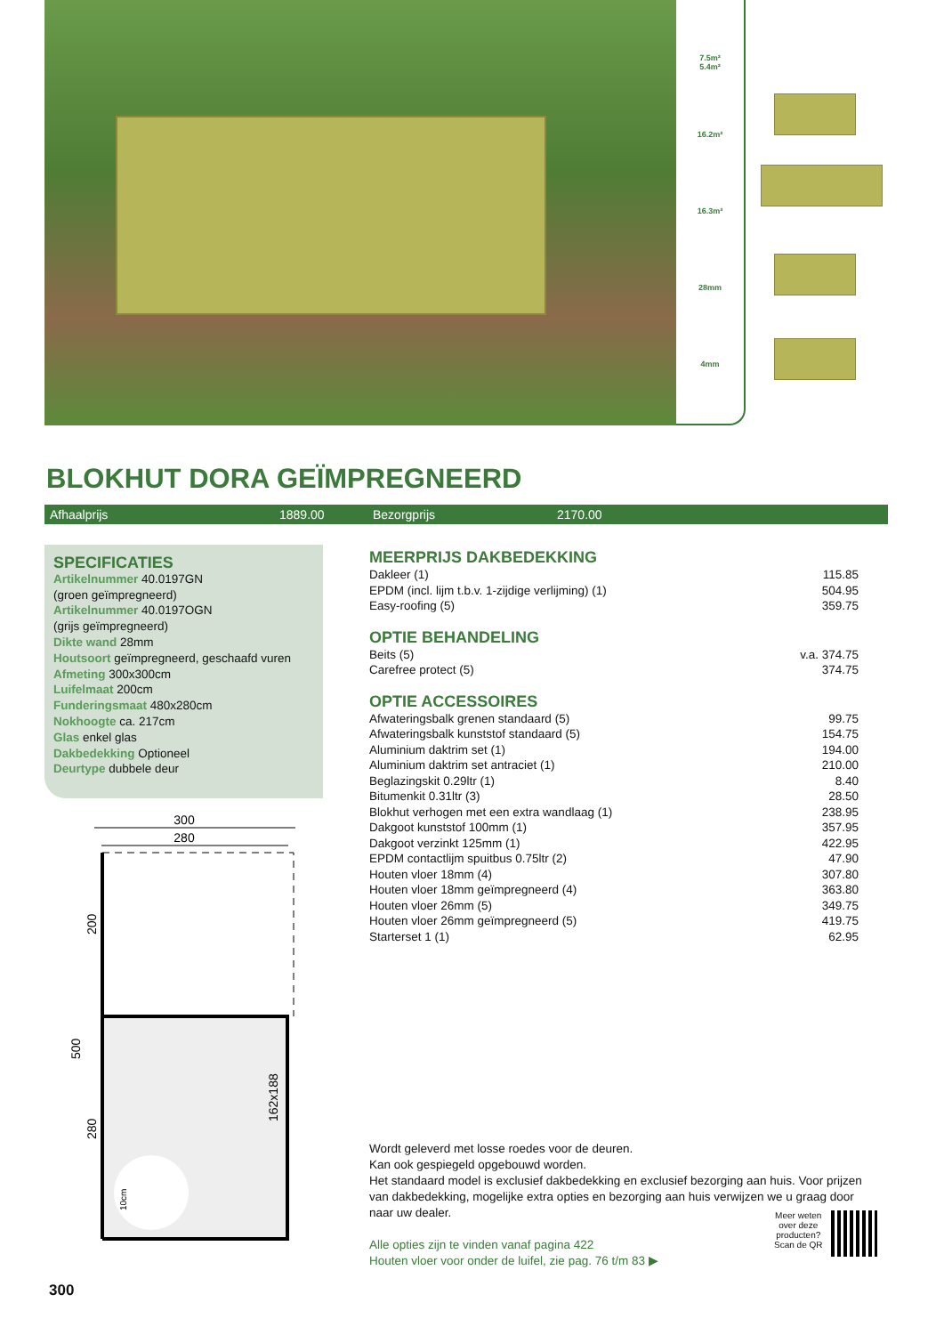7.5m²
5.4m²
16.2m²
16.3m³
28mm
4mm
BLOKHUT DORA GEÏMPREGNEERD
Afhaalprijs 1889.00 Bezorgprijs 2170.00
SPECIFICATIES
Artikelnummer 40.0197GN
(groen geïmpregneerd)
Artikelnummer 40.0197OGN
(grijs geïmpregneerd)
Dikte wand 28mm
Houtsoort geïmpregneerd, geschaafd vuren
Afmeting 300x300cm
Luifelmaat 200cm
Funderingsmaat 480x280cm
Nokhoogte ca. 217cm
Glas enkel glas
Dakbedekking Optioneel
Deurtype dubbele deur
MEERPRIJS DAKBEDEKKING
| Dakleer (1) | 115.85 |
| EPDM (incl. lijm t.b.v. 1-zijdige verlijming) (1) | 504.95 |
| Easy-roofing (5) | 359.75 |
OPTIE BEHANDELING
| Beits (5) | v.a. 374.75 |
| Carefree protect (5) | 374.75 |
OPTIE ACCESSOIRES
| Afwateringsbalk grenen standaard (5) | 99.75 |
| Afwateringsbalk kunststof standaard (5) | 154.75 |
| Aluminium daktrim set (1) | 194.00 |
| Aluminium daktrim set antraciet (1) | 210.00 |
| Beglazingskit 0.29ltr (1) | 8.40 |
| Bitumenkit 0.31ltr (3) | 28.50 |
| Blokhut verhogen met een extra wandlaag (1) | 238.95 |
| Dakgoot kunststof 100mm (1) | 357.95 |
| Dakgoot verzinkt 125mm (1) | 422.95 |
| EPDM contactlijm spuitbus 0.75ltr (2) | 47.90 |
| Houten vloer 18mm (4) | 307.80 |
| Houten vloer 18mm geïmpregneerd (4) | 363.80 |
| Houten vloer 26mm (5) | 349.75 |
| Houten vloer 26mm geïmpregneerd (5) | 419.75 |
| Starterset 1 (1) | 62.95 |
300
280
500
200
280
162x188
10cm
Wordt geleverd met losse roedes voor de deuren.
Kan ook gespiegeld opgebouwd worden.
Het standaard model is exclusief dakbedekking en exclusief bezorging aan huis. Voor prijzen van dakbedekking, mogelijke extra opties en bezorging aan huis verwijzen we u graag door naar uw dealer.
Alle opties zijn te vinden vanaf pagina 422
Houten vloer voor onder de luifel, zie pag. 76 t/m 83 ▶
Meer weten
over deze
producten?
Scan de QR
300